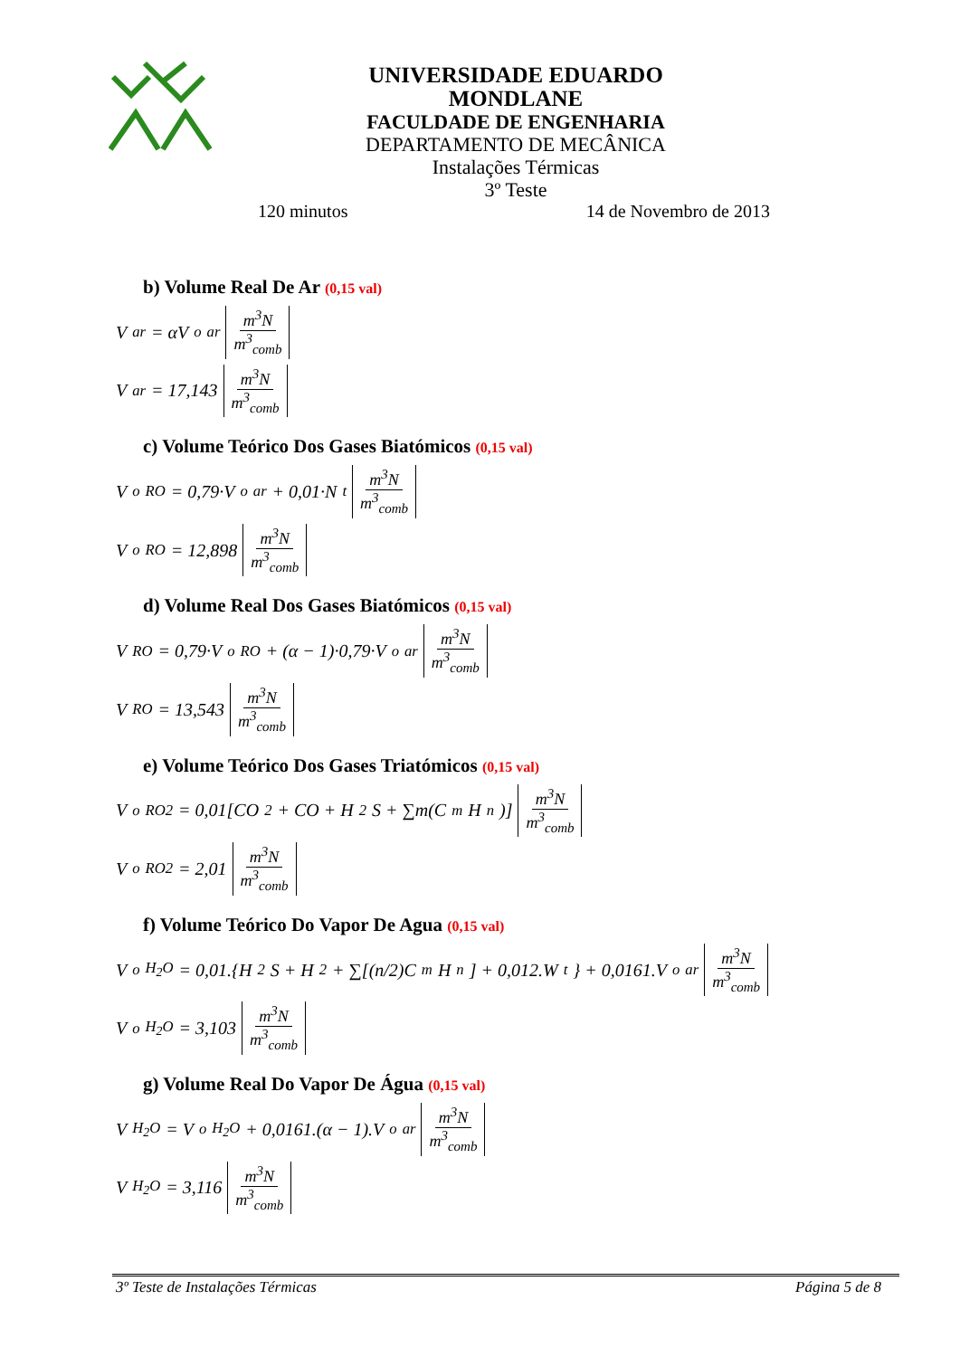UNIVERSIDADE EDUARDO MONDLANE
FACULDADE DE ENGENHARIA
DEPARTAMENTO DE MECÂNICA
Instalações Térmicas
3º Teste
120 minutos 14 de Novembro de 2013
b) Volume Real De Ar (0,15 val)
V<sub>ar</sub> = αV<sup>o</sup><sub>ar</sub> m<sup>3</sup>N m<sup>3</sup><sub>comb</sub>
V<sub>ar</sub> = 17,143 m<sup>3</sup>N m<sup>3</sup><sub>comb</sub>
c) Volume Teórico Dos Gases Biatómicos (0,15 val)
V<sup>o</sup><sub>RO</sub> = 0,79·V<sup>o</sup><sub>ar</sub> + 0,01·N<sup>t</sup> m<sup>3</sup>N m<sup>3</sup><sub>comb</sub>
V<sup>o</sup><sub>RO</sub> = 12,898 m<sup>3</sup>N m<sup>3</sup><sub>comb</sub>
d) Volume Real Dos Gases Biatómicos (0,15 val)
V<sub>RO</sub> = 0,79·V<sup>o</sup><sub>RO</sub> + (α − 1)·0,79·V<sup>o</sup><sub>ar</sub> m<sup>3</sup>N m<sup>3</sup><sub>comb</sub>
V<sub>RO</sub> = 13,543 m<sup>3</sup>N m<sup>3</sup><sub>comb</sub>
e) Volume Teórico Dos Gases Triatómicos (0,15 val)
V<sup>o</sup><sub>RO2</sub> = 0,01[CO<sub>2</sub> + CO + H<sub>2</sub>S + ∑m(C<sub>m</sub>H<sub>n</sub>)] m<sup>3</sup>N m<sup>3</sup><sub>comb</sub>
V<sup>o</sup><sub>RO2</sub> = 2,01 m<sup>3</sup>N m<sup>3</sup><sub>comb</sub>
f) Volume Teórico Do Vapor De Agua (0,15 val)
V<sup>o</sup><sub>H<sub>2</sub>O</sub> = 0,01.{H<sub>2</sub>S + H<sub>2</sub> + ∑[(n/2)C<sub>m</sub>H<sub>n</sub>] + 0,012.W<sup>t</sup>} + 0,0161.V<sup>o</sup><sub>ar</sub> m<sup>3</sup>N m<sup>3</sup><sub>comb</sub>
V<sup>o</sup><sub>H<sub>2</sub>O</sub> = 3,103 m<sup>3</sup>N m<sup>3</sup><sub>comb</sub>
g) Volume Real Do Vapor De Água (0,15 val)
V<sub>H<sub>2</sub>O</sub> = V<sup>o</sup><sub>H<sub>2</sub>O</sub> + 0,0161.(α − 1).V<sup>o</sup><sub>ar</sub> m<sup>3</sup>N m<sup>3</sup><sub>comb</sub>
V<sub>H<sub>2</sub>O</sub> = 3,116 m<sup>3</sup>N m<sup>3</sup><sub>comb</sub>
3º Teste de Instalações Térmicas Página 5 de 8